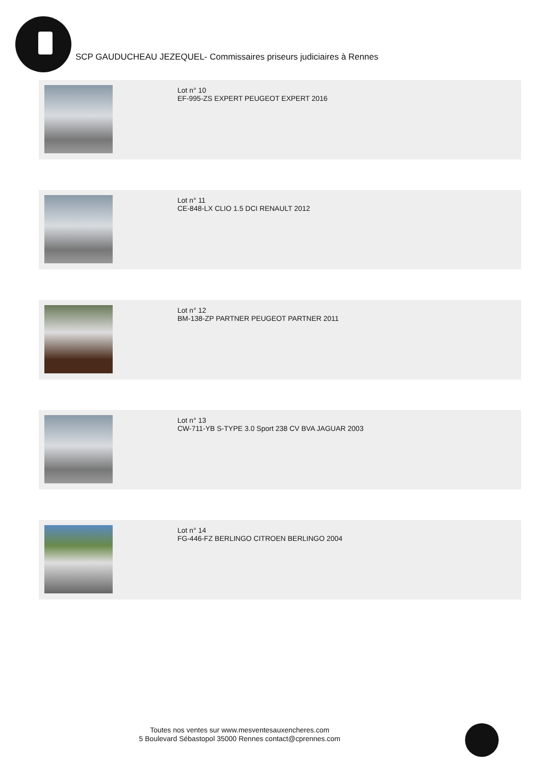SCP GAUDUCHEAU JEZEQUEL- Commissaires priseurs judiciaires à Rennes
Lot n° 10
EF-995-ZS EXPERT PEUGEOT EXPERT 2016
Lot n° 11
CE-848-LX CLIO 1.5 DCI RENAULT 2012
Lot n° 12
BM-138-ZP PARTNER PEUGEOT PARTNER 2011
Lot n° 13
CW-711-YB S-TYPE 3.0 Sport 238 CV BVA JAGUAR 2003
Lot n° 14
FG-446-FZ BERLINGO CITROEN BERLINGO 2004
Toutes nos ventes sur www.mesventesauxencheres.com
5 Boulevard Sébastopol 35000 Rennes contact@cprennes.com